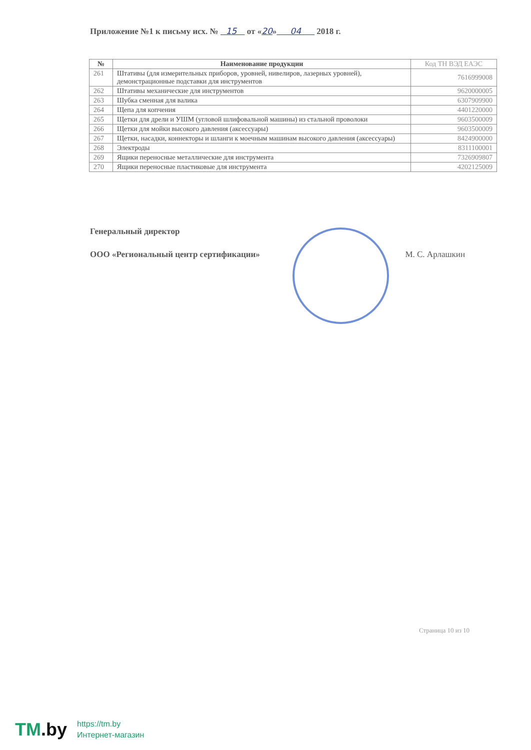Приложение №1 к письму исх. № 15 от «20» 04 2018 г.
| № | Наименование продукции | Код ТН ВЭД ЕАЭС |
| --- | --- | --- |
| 261 | Штативы (для измерительных приборов, уровней, нивелиров, лазерных уровней), демонстрационные подставки для инструментов | 7616999008 |
| 262 | Штативы механические для инструментов | 9620000005 |
| 263 | Шубка сменная для валика | 6307909900 |
| 264 | Щепа для копчения | 4401220000 |
| 265 | Щетки для дрели и УШМ (угловой шлифовальной машины) из стальной проволоки | 9603500009 |
| 266 | Щетки для мойки высокого давления (аксессуары) | 9603500009 |
| 267 | Щетки, насадки, коннекторы и шланги к моечным машинам высокого давления (аксессуары) | 8424900000 |
| 268 | Электроды | 8311100001 |
| 269 | Ящики переносные металлические для инструмента | 7326909807 |
| 270 | Ящики переносные пластиковые для инструмента | 4202125009 |
Генеральный директор
ООО «Региональный центр сертификации» М. С. Арлашкин
Страница 10 из 10
TM.by
https://tm.by
Интернет-магазин